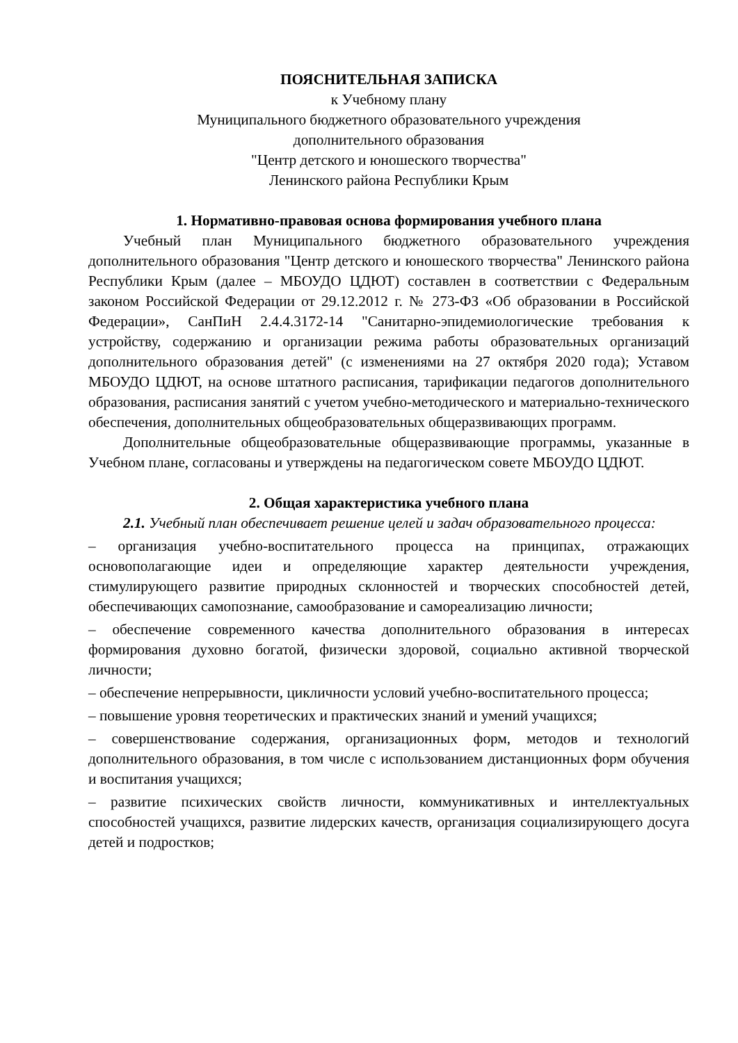ПОЯСНИТЕЛЬНАЯ ЗАПИСКА
к Учебному плану
Муниципального бюджетного образовательного учреждения
дополнительного образования
"Центр детского и юношеского творчества"
Ленинского района Республики Крым
1. Нормативно-правовая основа формирования учебного плана
Учебный план Муниципального бюджетного образовательного учреждения дополнительного образования "Центр детского и юношеского творчества" Ленинского района Республики Крым (далее – МБОУДО ЦДЮТ) составлен в соответствии с Федеральным законом Российской Федерации от 29.12.2012 г. № 273-ФЗ «Об образовании в Российской Федерации», СанПиН 2.4.4.3172-14 "Санитарно-эпидемиологические требования к устройству, содержанию и организации режима работы образовательных организаций дополнительного образования детей" (с изменениями на 27 октября 2020 года); Уставом МБОУДО ЦДЮТ, на основе штатного расписания, тарификации педагогов дополнительного образования, расписания занятий с учетом учебно-методического и материально-технического обеспечения, дополнительных общеобразовательных общеразвивающих программ.
Дополнительные общеобразовательные общеразвивающие программы, указанные в Учебном плане, согласованы и утверждены на педагогическом совете МБОУДО ЦДЮТ.
2. Общая характеристика учебного плана
2.1. Учебный план обеспечивает решение целей и задач образовательного процесса:
– организация учебно-воспитательного процесса на принципах, отражающих основополагающие идеи и определяющие характер деятельности учреждения, стимулирующего развитие природных склонностей и творческих способностей детей, обеспечивающих самопознание, самообразование и самореализацию личности;
– обеспечение современного качества дополнительного образования в интересах формирования духовно богатой, физически здоровой, социально активной творческой личности;
– обеспечение непрерывности, цикличности условий учебно-воспитательного процесса;
– повышение уровня теоретических и практических знаний и умений учащихся;
– совершенствование содержания, организационных форм, методов и технологий дополнительного образования, в том числе с использованием дистанционных форм обучения и воспитания учащихся;
– развитие психических свойств личности, коммуникативных и интеллектуальных способностей учащихся, развитие лидерских качеств, организация социализирующего досуга детей и подростков;